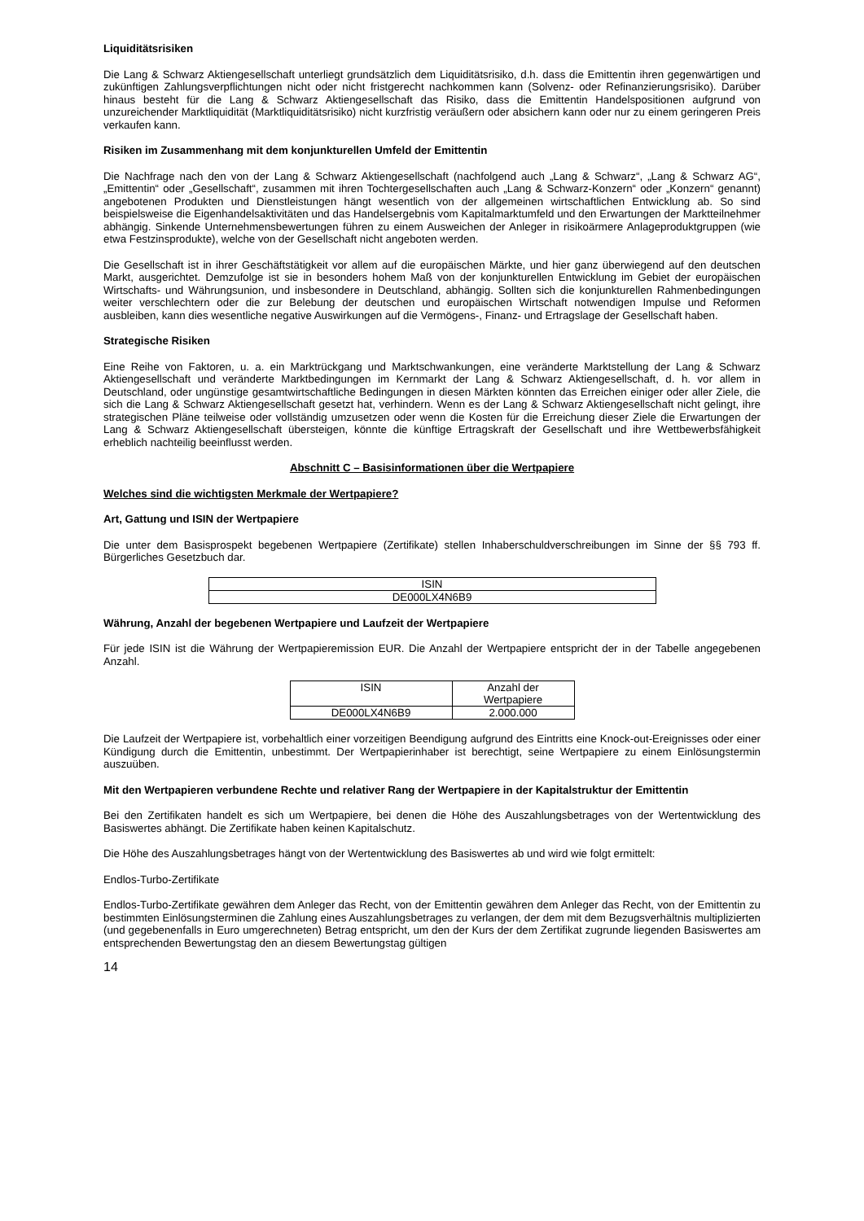Liquiditätsrisiken
Die Lang & Schwarz Aktiengesellschaft unterliegt grundsätzlich dem Liquiditätsrisiko, d.h. dass die Emittentin ihren gegenwärtigen und zukünftigen Zahlungsverpflichtungen nicht oder nicht fristgerecht nachkommen kann (Solvenz- oder Refinanzierungsrisiko). Darüber hinaus besteht für die Lang & Schwarz Aktiengesellschaft das Risiko, dass die Emittentin Handelspositionen aufgrund von unzureichender Marktliquidität (Marktliquiditätsrisiko) nicht kurzfristig veräußern oder absichern kann oder nur zu einem geringeren Preis verkaufen kann.
Risiken im Zusammenhang mit dem konjunkturellen Umfeld der Emittentin
Die Nachfrage nach den von der Lang & Schwarz Aktiengesellschaft (nachfolgend auch „Lang & Schwarz“, „Lang & Schwarz AG“, „Emittentin“ oder „Gesellschaft“, zusammen mit ihren Tochtergesellschaften auch „Lang & Schwarz-Konzern“ oder „Konzern“ genannt) angebotenen Produkten und Dienstleistungen hängt wesentlich von der allgemeinen wirtschaftlichen Entwicklung ab. So sind beispielsweise die Eigenhandelsaktivitäten und das Handelsergebnis vom Kapitalmarktumfeld und den Erwartungen der Marktteilnehmer abhängig. Sinkende Unternehmensbewertungen führen zu einem Ausweichen der Anleger in risikoärmere Anlageproduktgruppen (wie etwa Festzinsprodukte), welche von der Gesellschaft nicht angeboten werden.
Die Gesellschaft ist in ihrer Geschäftstätigkeit vor allem auf die europäischen Märkte, und hier ganz überwiegend auf den deutschen Markt, ausgerichtet. Demzufolge ist sie in besonders hohem Maß von der konjunkturellen Entwicklung im Gebiet der europäischen Wirtschafts- und Währungsunion, und insbesondere in Deutschland, abhängig. Sollten sich die konjunkturellen Rahmenbedingungen weiter verschlechtern oder die zur Belebung der deutschen und europäischen Wirtschaft notwendigen Impulse und Reformen ausbleiben, kann dies wesentliche negative Auswirkungen auf die Vermögens-, Finanz- und Ertragslage der Gesellschaft haben.
Strategische Risiken
Eine Reihe von Faktoren, u. a. ein Marktrückgang und Marktschwankungen, eine veränderte Marktstellung der Lang & Schwarz Aktiengesellschaft und veränderte Marktbedingungen im Kernmarkt der Lang & Schwarz Aktiengesellschaft, d. h. vor allem in Deutschland, oder ungünstige gesamtwirtschaftliche Bedingungen in diesen Märkten könnten das Erreichen einiger oder aller Ziele, die sich die Lang & Schwarz Aktiengesellschaft gesetzt hat, verhindern. Wenn es der Lang & Schwarz Aktiengesellschaft nicht gelingt, ihre strategischen Pläne teilweise oder vollständig umzusetzen oder wenn die Kosten für die Erreichung dieser Ziele die Erwartungen der Lang & Schwarz Aktiengesellschaft übersteigen, könnte die künftige Ertragskraft der Gesellschaft und ihre Wettbewerbsfähigkeit erheblich nachteilig beeinflusst werden.
Abschnitt C – Basisinformationen über die Wertpapiere
Welches sind die wichtigsten Merkmale der Wertpapiere?
Art, Gattung und ISIN der Wertpapiere
Die unter dem Basisprospekt begebenen Wertpapiere (Zertifikate) stellen Inhaberschuldverschreibungen im Sinne der §§ 793 ff. Bürgerliches Gesetzbuch dar.
| ISIN |
| --- |
| DE000LX4N6B9 |
Währung, Anzahl der begebenen Wertpapiere und Laufzeit der Wertpapiere
Für jede ISIN ist die Währung der Wertpapieremission EUR. Die Anzahl der Wertpapiere entspricht der in der Tabelle angegebenen Anzahl.
| ISIN | Anzahl der Wertpapiere |
| --- | --- |
| DE000LX4N6B9 | 2.000.000 |
Die Laufzeit der Wertpapiere ist, vorbehaltlich einer vorzeitigen Beendigung aufgrund des Eintritts eine Knock-out-Ereignisses oder einer Kündigung durch die Emittentin, unbestimmt. Der Wertpapierinhaber ist berechtigt, seine Wertpapiere zu einem Einlösungstermin auszuüben.
Mit den Wertpapieren verbundene Rechte und relativer Rang der Wertpapiere in der Kapitalstruktur der Emittentin
Bei den Zertifikaten handelt es sich um Wertpapiere, bei denen die Höhe des Auszahlungsbetrages von der Wertentwicklung des Basiswertes abhängt. Die Zertifikate haben keinen Kapitalschutz.
Die Höhe des Auszahlungsbetrages hängt von der Wertentwicklung des Basiswertes ab und wird wie folgt ermittelt:
Endlos-Turbo-Zertifikate
Endlos-Turbo-Zertifikate gewähren dem Anleger das Recht, von der Emittentin gewähren dem Anleger das Recht, von der Emittentin zu bestimmten Einlösungsterminen die Zahlung eines Auszahlungsbetrages zu verlangen, der dem mit dem Bezugsverhältnis multiplizierten (und gegebenenfalls in Euro umgerechneten) Betrag entspricht, um den der Kurs der dem Zertifikat zugrunde liegenden Basiswertes am entsprechenden Bewertungstag den an diesem Bewertungstag gültigen
14